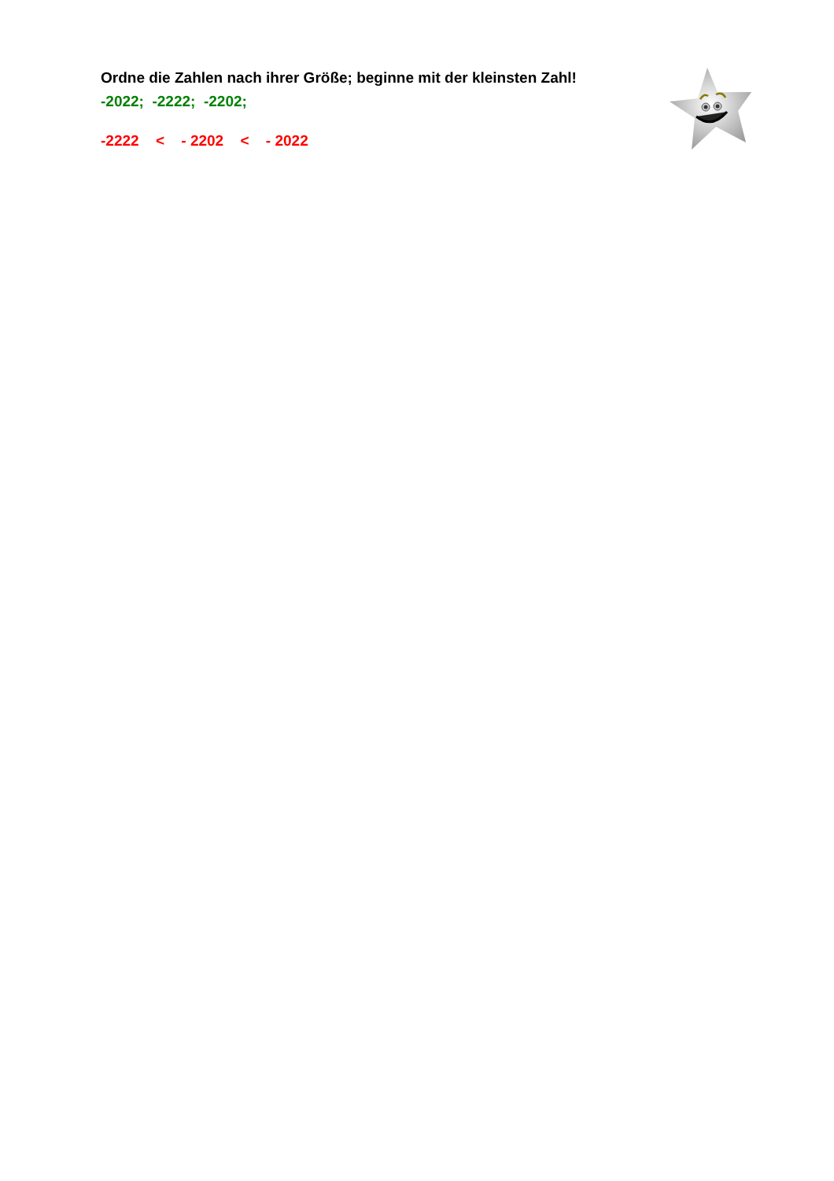Ordne die Zahlen nach ihrer Größe; beginne mit der kleinsten Zahl!
-2022; -2222; -2202;
-2222 < - 2202 < - 2022